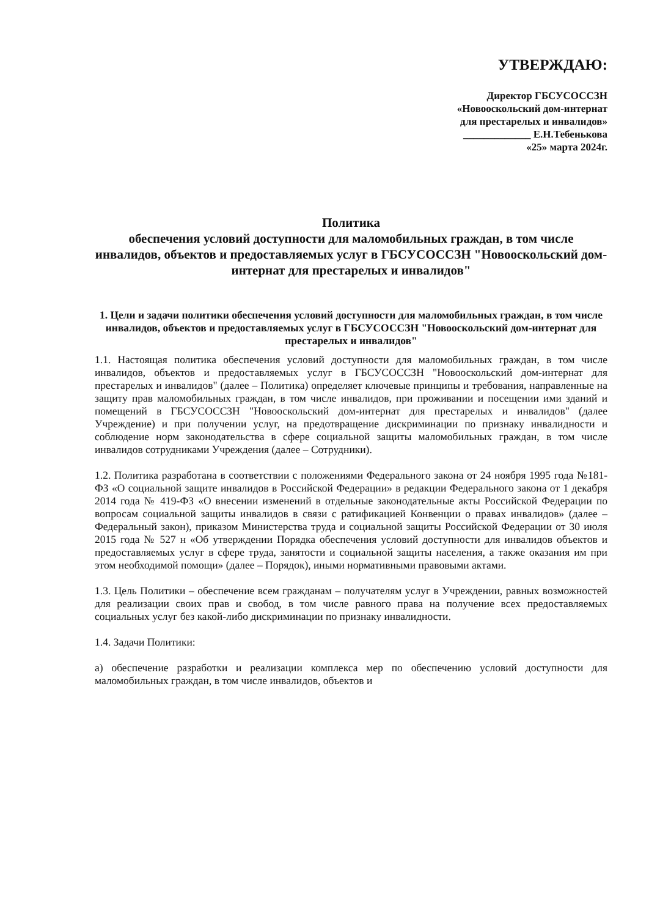УТВЕРЖДАЮ:
Директор ГБСУСОССЗН
«Новооскольский дом-интернат
для престарелых и инвалидов»
_____________ Е.Н.Тебенькова
«25» марта 2024г.
Политика
обеспечения условий доступности для маломобильных граждан, в том числе инвалидов, объектов и предоставляемых услуг в ГБСУСОССЗН "Новооскольский дом-интернат для престарелых и инвалидов"
1. Цели и задачи политики обеспечения условий доступности для маломобильных граждан, в том числе инвалидов, объектов и предоставляемых услуг в ГБСУСОССЗН "Новооскольский дом-интернат для престарелых и инвалидов"
1.1. Настоящая политика обеспечения условий доступности для маломобильных граждан, в том числе инвалидов, объектов и предоставляемых услуг в ГБСУСОССЗН "Новооскольский дом-интернат для престарелых и инвалидов" (далее – Политика) определяет ключевые принципы и требования, направленные на защиту прав маломобильных граждан, в том числе инвалидов, при проживании и посещении ими зданий и помещений в ГБСУСОССЗН "Новооскольский дом-интернат для престарелых и инвалидов" (далее Учреждение) и при получении услуг, на предотвращение дискриминации по признаку инвалидности и соблюдение норм законодательства в сфере социальной защиты маломобильных граждан, в том числе инвалидов сотрудниками Учреждения (далее – Сотрудники).
1.2. Политика разработана в соответствии с положениями Федерального закона от 24 ноября 1995 года №181-ФЗ «О социальной защите инвалидов в Российской Федерации» в редакции Федерального закона от 1 декабря 2014 года № 419-ФЗ «О внесении изменений в отдельные законодательные акты Российской Федерации по вопросам социальной защиты инвалидов в связи с ратификацией Конвенции о правах инвалидов» (далее – Федеральный закон), приказом Министерства труда и социальной защиты Российской Федерации от 30 июля 2015 года № 527 н «Об утверждении Порядка обеспечения условий доступности для инвалидов объектов и предоставляемых услуг в сфере труда, занятости и социальной защиты населения, а также оказания им при этом необходимой помощи» (далее – Порядок), иными нормативными правовыми актами.
1.3. Цель Политики – обеспечение всем гражданам – получателям услуг в Учреждении, равных возможностей для реализации своих прав и свобод, в том числе равного права на получение всех предоставляемых социальных услуг без какой-либо дискриминации по признаку инвалидности.
1.4. Задачи Политики:
а) обеспечение разработки и реализации комплекса мер по обеспечению условий доступности для маломобильных граждан, в том числе инвалидов, объектов и